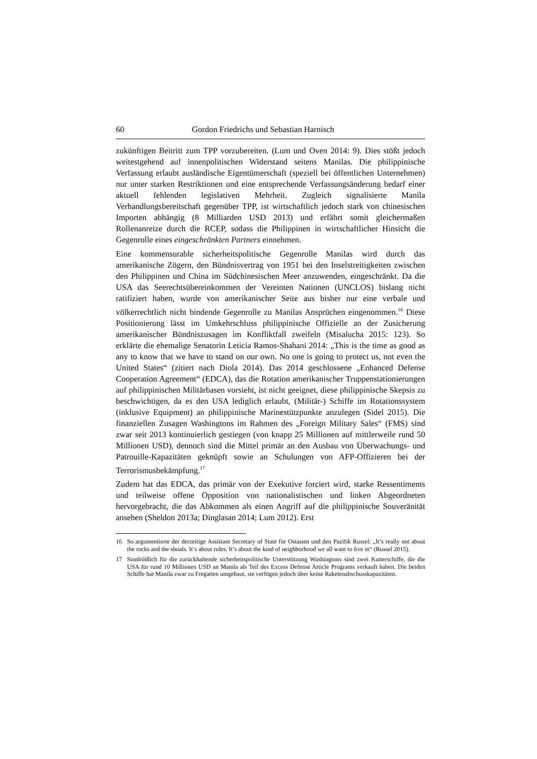60 Gordon Friedrichs und Sebastian Harnisch
zukünftigen Beitritt zum TPP vorzubereiten. (Lum und Oven 2014: 9). Dies stößt jedoch weitestgehend auf innenpolitischen Widerstand seitens Manilas. Die philippinische Verfassung erlaubt ausländische Eigentümerschaft (speziell bei öffentlichen Unternehmen) nur unter starken Restriktionen und eine entsprechende Verfassungsänderung bedarf einer aktuell fehlenden legislativen Mehrheit. Zugleich signalisierte Manila Verhandlungsbereitschaft gegenüber TPP, ist wirtschaftlich jedoch stark von chinesischen Importen abhängig (8 Milliarden USD 2013) und erfährt somit gleichermaßen Rollenanreize durch die RCEP, sodass die Philippinen in wirtschaftlicher Hinsicht die Gegenrolle eines eingeschränkten Partners einnehmen.
Eine kommensurable sicherheitspolitische Gegenrolle Manilas wird durch das amerikanische Zögern, den Bündnisvertrag von 1951 bei den Inselstreitigkeiten zwischen den Philippinen und China im Südchinesischen Meer anzuwenden, eingeschränkt. Da die USA das Seerechtsübereinkommen der Vereinten Nationen (UNCLOS) bislang nicht ratifiziert haben, wurde von amerikanischer Seite aus bisher nur eine verbale und völkerrechtlich nicht bindende Gegenrolle zu Manilas Ansprüchen eingenommen.<sup>16</sup> Diese Positionierung lässt im Umkehrschluss philippinische Offizielle an der Zusicherung amerikanischer Bündniszusagen im Konfliktfall zweifeln (Misalucha 2015: 123). So erklärte die ehemalige Senatorin Leticia Ramos-Shahani 2014: „This is the time as good as any to know that we have to stand on our own. No one is going to protect us, not even the United States“ (zitiert nach Diola 2014). Das 2014 geschlossene „Enhanced Defense Cooperation Agreement“ (EDCA), das die Rotation amerikanischer Truppenstationierungen auf philippinischen Militärbasen vorsieht, ist nicht geeignet, diese philippinische Skepsis zu beschwichtigen, da es den USA lediglich erlaubt, (Militär-) Schiffe im Rotationssystem (inklusive Equipment) an philippinische Marinestützpunkte anzulegen (Sidel 2015). Die finanziellen Zusagen Washingtons im Rahmen des „Foreign Military Sales“ (FMS) sind zwar seit 2013 kontinuierlich gestiegen (von knapp 25 Millionen auf mittlerweile rund 50 Millionen USD), dennoch sind die Mittel primär an den Ausbau von Überwachungs- und Patrouille-Kapazitäten geknüpft sowie an Schulungen von AFP-Offizieren bei der Terrorismusbekämpfung.<sup>17</sup>
Zudem hat das EDCA, das primär von der Exekutive forciert wird, starke Ressentiments und teilweise offene Opposition von nationalistischen und linken Abgeordneten hervorgebracht, die das Abkommen als einen Angriff auf die philippinische Souveränität ansehen (Sheldon 2013a; Dinglasan 2014; Lum 2012). Erst
16 So argumentierte der derzeitige Assistant Secretary of State für Ostasien und den Pazifik Russel: „It’s really not about the rocks and the shoals. It’s about rules. It’s about the kind of neighborhood we all want to live in“ (Russel 2015).
17 Sinnbildlich für die zurückhaltende sicherheitspolitische Unterstützung Washingtons sind zwei Kutterschiffe, die die USA für rund 10 Millionen USD an Manila als Teil des Excess Defense Article Programs verkauft haben. Die beiden Schiffe hat Manila zwar zu Fregatten umgebaut, sie verfügen jedoch über keine Raketenabschusskapazitäten.